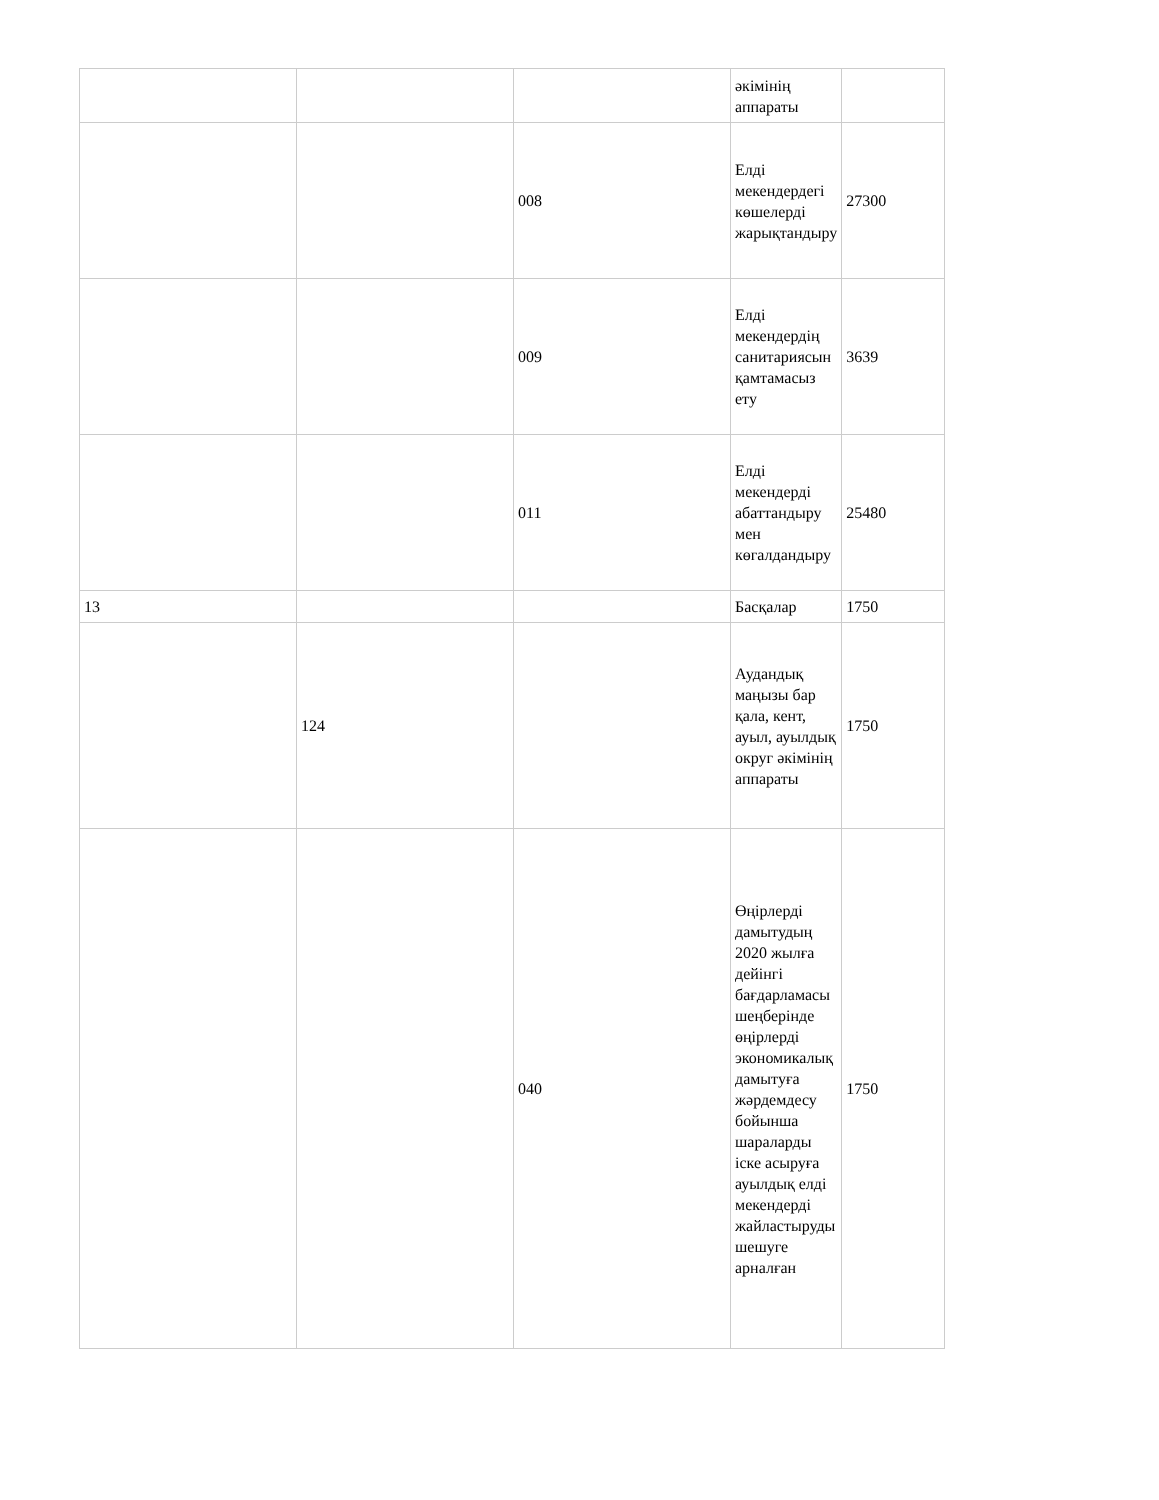| | | | әкімінің аппараты | |
| | | 008 | Елді мекендердегі көшелерді жарықтандыру | 27300 |
| | | 009 | Елді мекендердің санитариясын қамтамасыз ету | 3639 |
| | | 011 | Елді мекендерді абаттандыру мен көгалдандыру | 25480 |
| 13 | | | Басқалар | 1750 |
| | 124 | | Аудандық маңызы бар қала, кент, ауыл, ауылдық округ әкімінің аппараты | 1750 |
| | | 040 | Өңірлерді дамытудың 2020 жылға дейінгі бағдарламасы шеңберінде өңірлерді экономикалық дамытуға жәрдемдесу бойынша шараларды іске асыруға ауылдық елді мекендерді жайластыруды шешуге арналған | 1750 |